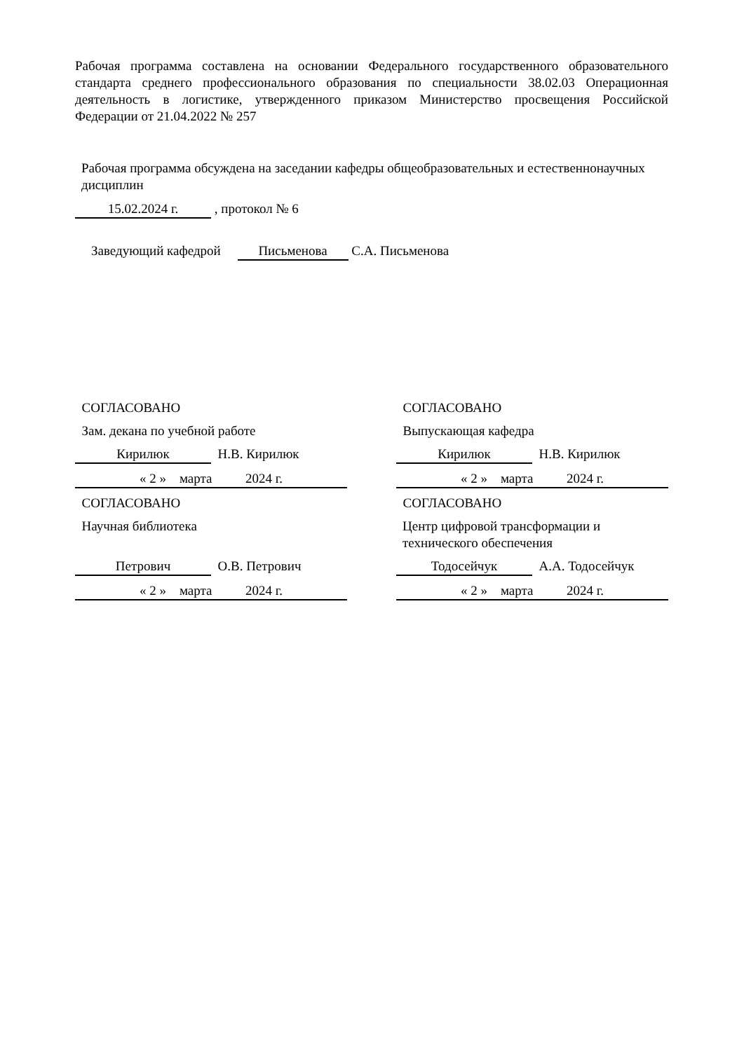Рабочая программа составлена на основании Федерального государственного образовательного стандарта среднего профессионального образования по специальности 38.02.03 Операционная деятельность в логистике, утвержденного приказом Министерство просвещения Российской Федерации от 21.04.2022 № 257
Рабочая программа обсуждена на заседании кафедры общеобразовательных и естественнонаучных дисциплин
15.02.2024 г. , протокол № 6
Заведующий кафедрой Письменова С.А. Письменова
СОГЛАСОВАНО
Зам. декана по учебной работе
Кирилюк Н.В. Кирилюк
« 2 » марта 2024 г.
СОГЛАСОВАНО
Научная библиотека
Петрович О.В. Петрович
« 2 » марта 2024 г.
СОГЛАСОВАНО
Выпускающая кафедра
Кирилюк Н.В. Кирилюк
« 2 » марта 2024 г.
СОГЛАСОВАНО
Центр цифровой трансформации и технического обеспечения
Тодосейчук А.А. Тодосейчук
« 2 » марта 2024 г.